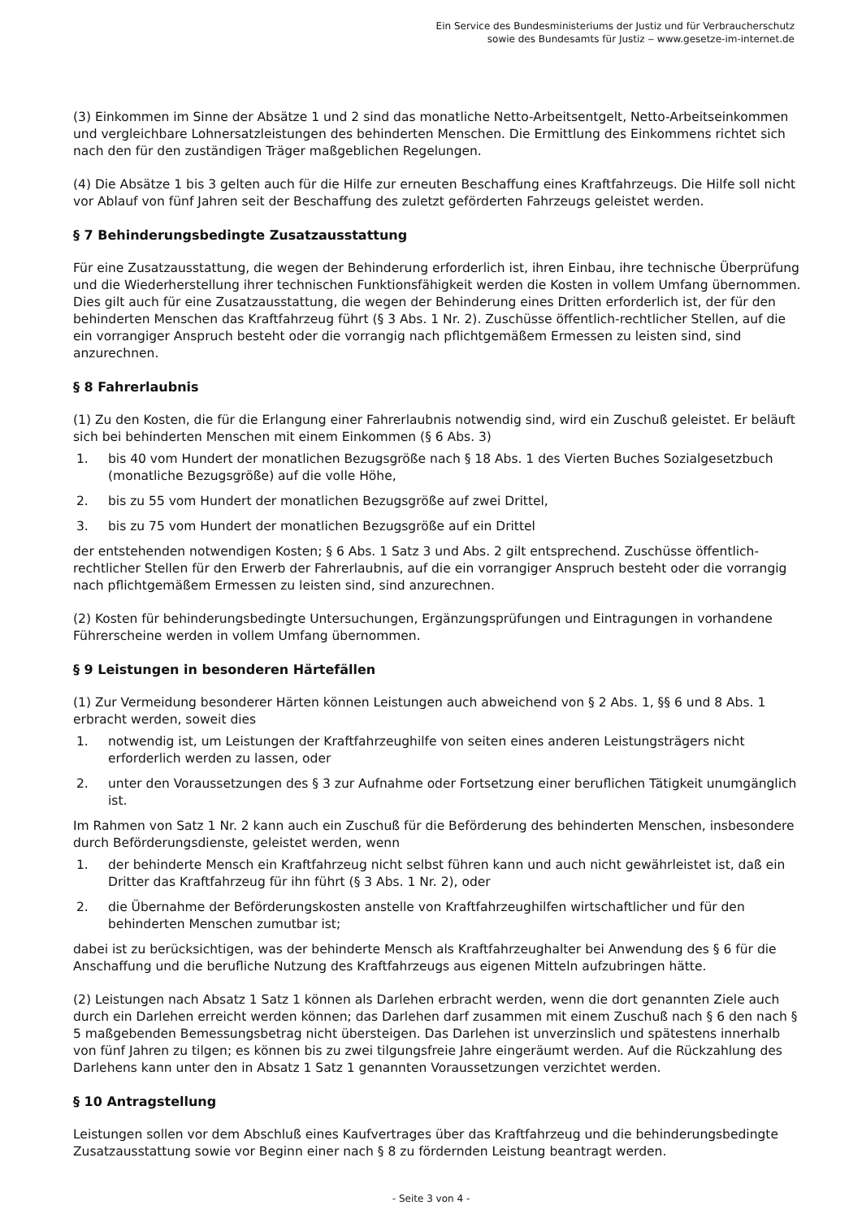Ein Service des Bundesministeriums der Justiz und für Verbraucherschutz
sowie des Bundesamts für Justiz ‒ www.gesetze-im-internet.de
(3) Einkommen im Sinne der Absätze 1 und 2 sind das monatliche Netto-Arbeitsentgelt, Netto-Arbeitseinkommen und vergleichbare Lohnersatzleistungen des behinderten Menschen. Die Ermittlung des Einkommens richtet sich nach den für den zuständigen Träger maßgeblichen Regelungen.
(4) Die Absätze 1 bis 3 gelten auch für die Hilfe zur erneuten Beschaffung eines Kraftfahrzeugs. Die Hilfe soll nicht vor Ablauf von fünf Jahren seit der Beschaffung des zuletzt geförderten Fahrzeugs geleistet werden.
§ 7 Behinderungsbedingte Zusatzausstattung
Für eine Zusatzausstattung, die wegen der Behinderung erforderlich ist, ihren Einbau, ihre technische Überprüfung und die Wiederherstellung ihrer technischen Funktionsfähigkeit werden die Kosten in vollem Umfang übernommen. Dies gilt auch für eine Zusatzausstattung, die wegen der Behinderung eines Dritten erforderlich ist, der für den behinderten Menschen das Kraftfahrzeug führt (§ 3 Abs. 1 Nr. 2). Zuschüsse öffentlich-rechtlicher Stellen, auf die ein vorrangiger Anspruch besteht oder die vorrangig nach pflichtgemäßem Ermessen zu leisten sind, sind anzurechnen.
§ 8 Fahrerlaubnis
(1) Zu den Kosten, die für die Erlangung einer Fahrerlaubnis notwendig sind, wird ein Zuschuß geleistet. Er beläuft sich bei behinderten Menschen mit einem Einkommen (§ 6 Abs. 3)
1. bis 40 vom Hundert der monatlichen Bezugsgröße nach § 18 Abs. 1 des Vierten Buches Sozialgesetzbuch (monatliche Bezugsgröße) auf die volle Höhe,
2. bis zu 55 vom Hundert der monatlichen Bezugsgröße auf zwei Drittel,
3. bis zu 75 vom Hundert der monatlichen Bezugsgröße auf ein Drittel
der entstehenden notwendigen Kosten; § 6 Abs. 1 Satz 3 und Abs. 2 gilt entsprechend. Zuschüsse öffentlich-rechtlicher Stellen für den Erwerb der Fahrerlaubnis, auf die ein vorrangiger Anspruch besteht oder die vorrangig nach pflichtgemäßem Ermessen zu leisten sind, sind anzurechnen.
(2) Kosten für behinderungsbedingte Untersuchungen, Ergänzungsprüfungen und Eintragungen in vorhandene Führerscheine werden in vollem Umfang übernommen.
§ 9 Leistungen in besonderen Härtefällen
(1) Zur Vermeidung besonderer Härten können Leistungen auch abweichend von § 2 Abs. 1, §§ 6 und 8 Abs. 1 erbracht werden, soweit dies
1. notwendig ist, um Leistungen der Kraftfahrzeughilfe von seiten eines anderen Leistungsträgers nicht erforderlich werden zu lassen, oder
2. unter den Voraussetzungen des § 3 zur Aufnahme oder Fortsetzung einer beruflichen Tätigkeit unumgänglich ist.
Im Rahmen von Satz 1 Nr. 2 kann auch ein Zuschuß für die Beförderung des behinderten Menschen, insbesondere durch Beförderungsdienste, geleistet werden, wenn
1. der behinderte Mensch ein Kraftfahrzeug nicht selbst führen kann und auch nicht gewährleistet ist, daß ein Dritter das Kraftfahrzeug für ihn führt (§ 3 Abs. 1 Nr. 2), oder
2. die Übernahme der Beförderungskosten anstelle von Kraftfahrzeughilfen wirtschaftlicher und für den behinderten Menschen zumutbar ist;
dabei ist zu berücksichtigen, was der behinderte Mensch als Kraftfahrzeughalter bei Anwendung des § 6 für die Anschaffung und die berufliche Nutzung des Kraftfahrzeugs aus eigenen Mitteln aufzubringen hätte.
(2) Leistungen nach Absatz 1 Satz 1 können als Darlehen erbracht werden, wenn die dort genannten Ziele auch durch ein Darlehen erreicht werden können; das Darlehen darf zusammen mit einem Zuschuß nach § 6 den nach § 5 maßgebenden Bemessungsbetrag nicht übersteigen. Das Darlehen ist unverzinslich und spätestens innerhalb von fünf Jahren zu tilgen; es können bis zu zwei tilgungsfreie Jahre eingeräumt werden. Auf die Rückzahlung des Darlehens kann unter den in Absatz 1 Satz 1 genannten Voraussetzungen verzichtet werden.
§ 10 Antragstellung
Leistungen sollen vor dem Abschluß eines Kaufvertrages über das Kraftfahrzeug und die behinderungsbedingte Zusatzausstattung sowie vor Beginn einer nach § 8 zu fördernden Leistung beantragt werden.
- Seite 3 von 4 -